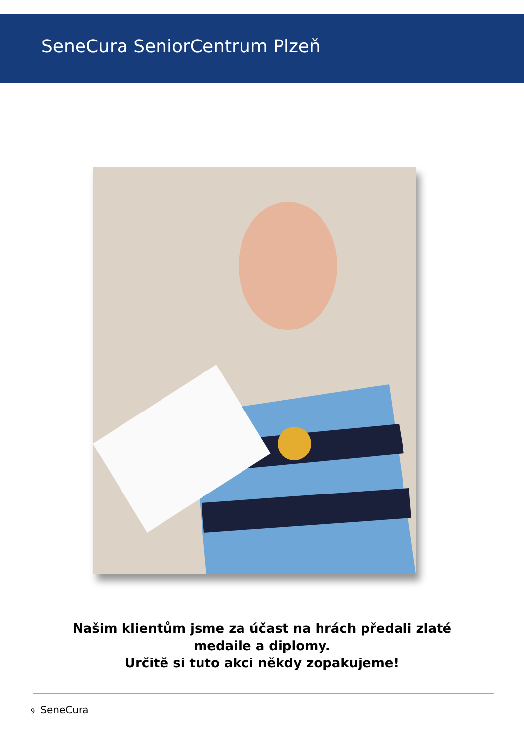SeneCura SeniorCentrum Plzeň
Našim klientům jsme za účast na hrách předali zlaté
medaile a diplomy.
Určitě si tuto akci někdy zopakujeme!
9 SeneCura